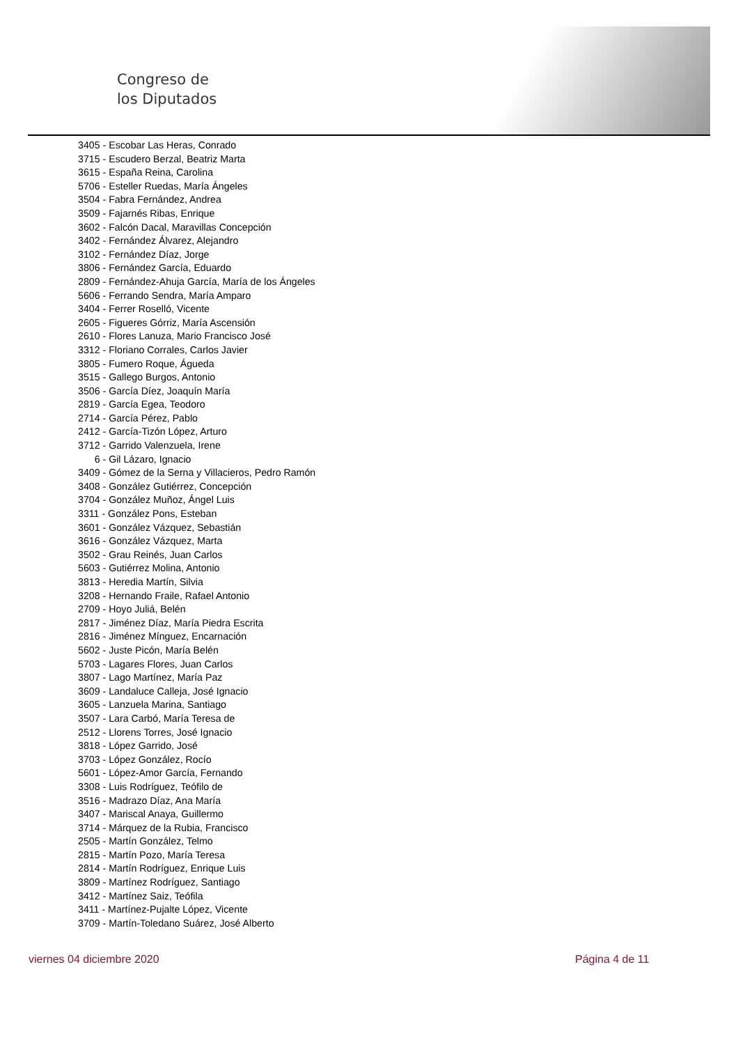Congreso de
los Diputados
3405 - Escobar Las Heras, Conrado
3715 - Escudero Berzal, Beatriz Marta
3615 - España Reina, Carolina
5706 - Esteller Ruedas, María Ángeles
3504 - Fabra Fernández, Andrea
3509 - Fajarnés Ribas, Enrique
3602 - Falcón Dacal, Maravillas Concepción
3402 - Fernández Álvarez, Alejandro
3102 - Fernández Díaz, Jorge
3806 - Fernández García, Eduardo
2809 - Fernández-Ahuja García, María de los Ángeles
5606 - Ferrando Sendra, María Amparo
3404 - Ferrer Roselló, Vicente
2605 - Figueres Górriz, María Ascensión
2610 - Flores Lanuza, Mario Francisco José
3312 - Floriano Corrales, Carlos Javier
3805 - Fumero Roque, Águeda
3515 - Gallego Burgos, Antonio
3506 - García Díez, Joaquín María
2819 - García Egea, Teodoro
2714 - García Pérez, Pablo
2412 - García-Tizón López, Arturo
3712 - Garrido Valenzuela, Irene
6 - Gil Lázaro, Ignacio
3409 - Gómez de la Serna y Villacieros, Pedro Ramón
3408 - González Gutiérrez, Concepción
3704 - González Muñoz, Ángel Luis
3311 - González Pons, Esteban
3601 - González Vázquez, Sebastián
3616 - González Vázquez, Marta
3502 - Grau Reinés, Juan Carlos
5603 - Gutiérrez Molina, Antonio
3813 - Heredia Martín, Silvia
3208 - Hernando Fraile, Rafael Antonio
2709 - Hoyo Juliá, Belén
2817 - Jiménez Díaz, María Piedra Escrita
2816 - Jiménez Mínguez, Encarnación
5602 - Juste Picón, María Belén
5703 - Lagares Flores, Juan Carlos
3807 - Lago Martínez, María Paz
3609 - Landaluce Calleja, José Ignacio
3605 - Lanzuela Marina, Santiago
3507 - Lara Carbó, María Teresa de
2512 - Llorens Torres, José Ignacio
3818 - López Garrido, José
3703 - López González, Rocío
5601 - López-Amor García, Fernando
3308 - Luis Rodríguez, Teófilo de
3516 - Madrazo Díaz, Ana María
3407 - Mariscal Anaya, Guillermo
3714 - Márquez de la Rubia, Francisco
2505 - Martín González, Telmo
2815 - Martín Pozo, María Teresa
2814 - Martín Rodríguez, Enrique Luis
3809 - Martínez Rodríguez, Santiago
3412 - Martínez Saiz, Teófila
3411 - Martínez-Pujalte López, Vicente
3709 - Martín-Toledano Suárez, José Alberto
viernes 04 diciembre 2020 Página 4 de 11